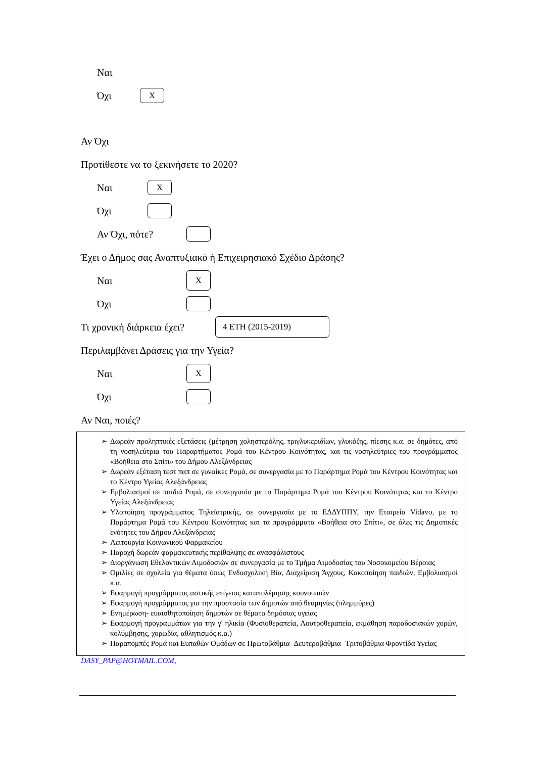Ναι
Όχι X
Αν Όχι
Προτίθεστε να το ξεκινήσετε το 2020?
Ναι X
Όχι
Αν Όχι, πότε?
Έχει ο Δήμος σας Αναπτυξιακό ή Επιχειρησιακό Σχέδιο Δράσης?
Ναι X
Όχι
Τι χρονική διάρκεια έχει? 4 ΕΤΗ (2015-2019)
Περιλαμβάνει Δράσεις για την Υγεία?
Ναι X
Όχι
Αν Ναι, ποιές?
➢ Δωρεάν προληπτικές εξετάσεις (μέτρηση χοληστερόλης, τριγλυκεριδίων, γλυκόζης, πίεσης κ.α. σε δημότες, από τη νοσηλεύτρια του Παραρτήματος Ρομά του Κέντρου Κοινότητας, και τις νοσηλεύτριες του προγράμματος «Βοήθεια στο Σπίτι» του Δήμου Αλεξάνδρειας
➢ Δωρεάν εξέταση τεστ παπ σε γυναίκες Ρομά, σε συνεργασία με το Παράρτημα Ρομά του Κέντρου Κοινότητας και το Κέντρο Υγείας Αλεξάνδρειας
➢ Εμβολιασμοί σε παιδιά Ρομά, σε συνεργασία με το Παράρτημα Ρομά του Κέντρου Κοινότητας και το Κέντρο Υγείας Αλεξάνδρειας
➢ Υλοποίηση προγράμματος Τηλεϊατρικής, σε συνεργασία με το ΕΔΔΥΠΠΥ, την Εταιρεία Vidavo, με το Παράρτημα Ρομά του Κέντρου Κοινότητας και τα προγράμματα «Βοήθεια στο Σπίτι», σε όλες τις Δημοτικές ενότητες του Δήμου Αλεξάνδρειας
➢ Λειτουργία Κοινωνικού Φαρμακείου
➢ Παροχή δωρεάν φαρμακευτικής περίθαλψης σε ανασφάλιστους
➢ Διοργάνωση Εθελοντικών Αιμοδοσιών σε συνεργασία με το Τμήμα Αιμοδοσίας του Νοσοκομείου Βέροιας
➢ Ομιλίες σε σχολεία για θέματα όπως Ενδοσχολική Βία, Διαχείριση Άγχους, Κακοποίηση παιδιών, Εμβολιασμοί κ.α.
➢ Εφαρμογή προγράμματος αστικής επίγειας καταπολέμησης κουνουπιών
➢ Εφαρμογή προγράμματος για την προστασία των δημοτών από θεομηνίες (πλημμύρες)
➢ Ενημέρωση- ευαισθητοποίηση δημοτών σε θέματα δημόσιας υγείας
➢ Εφαρμογή προγραμμάτων για την γ' ηλικία (Φυσιοθεραπεία, Λουτροθεραπεία, εκμάθηση παραδοσιακών χορών, κολύμβησης, χορωδία, αθλητισμός κ.α.)
➢ Παραπομπές Ρομά και Ευπαθών Ομάδων σε Πρωτοβάθμια- Δευτεροβάθμια- Τριτοβάθμια Φροντίδα Υγείας
DASY_PAP@HOTMAIL.COM,